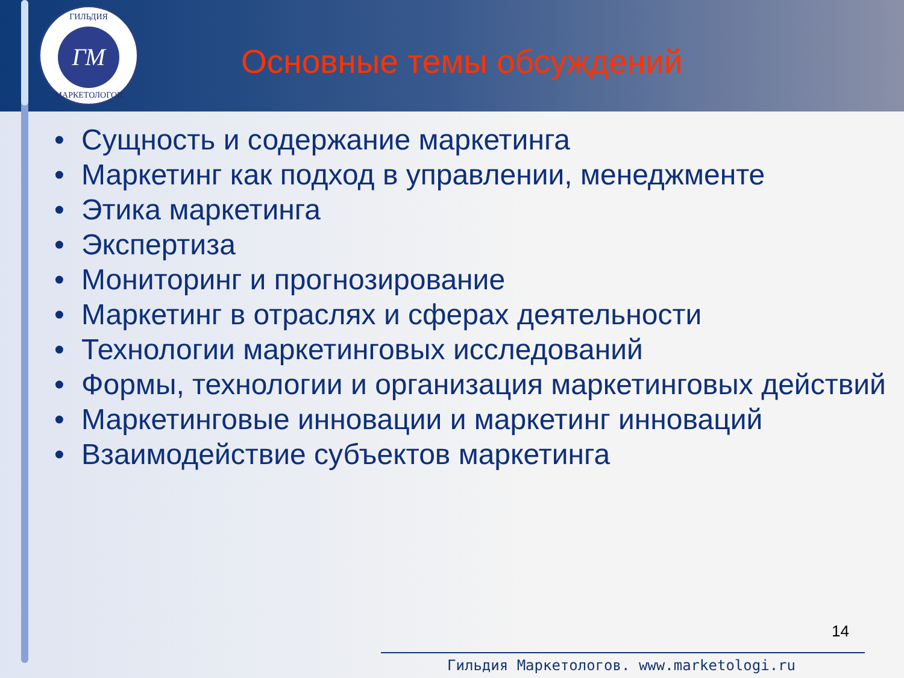ГИЛЬДИЯ
ГМ
МАРКЕТОЛОГОВ
Основные темы обсуждений
• Сущность и содержание маркетинга
• Маркетинг как подход в управлении, менеджменте
• Этика маркетинга
• Экспертиза
• Мониторинг и прогнозирование
• Маркетинг в отраслях и сферах деятельности
• Технологии маркетинговых исследований
• Формы, технологии и организация маркетинговых действий
• Маркетинговые инновации и маркетинг инноваций
• Взаимодействие субъектов маркетинга
14
Гильдия Маркетологов. www.marketologi.ru